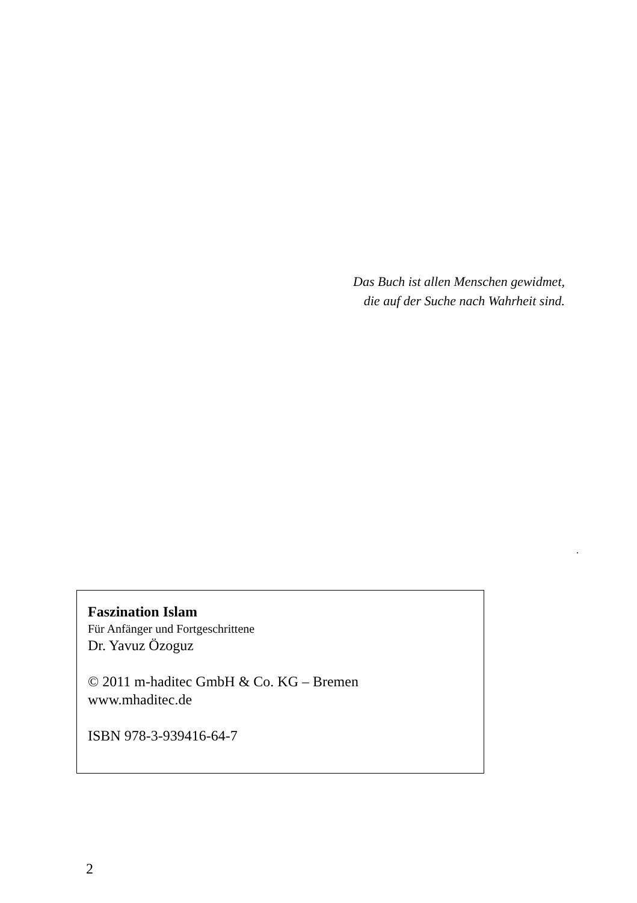Das Buch ist allen Menschen gewidmet,
die auf der Suche nach Wahrheit sind.
.
Faszination Islam
Für Anfänger und Fortgeschrittene
Dr. Yavuz Özoguz
© 2011 m-haditec GmbH & Co. KG – Bremen
www.mhaditec.de
ISBN 978-3-939416-64-7
2